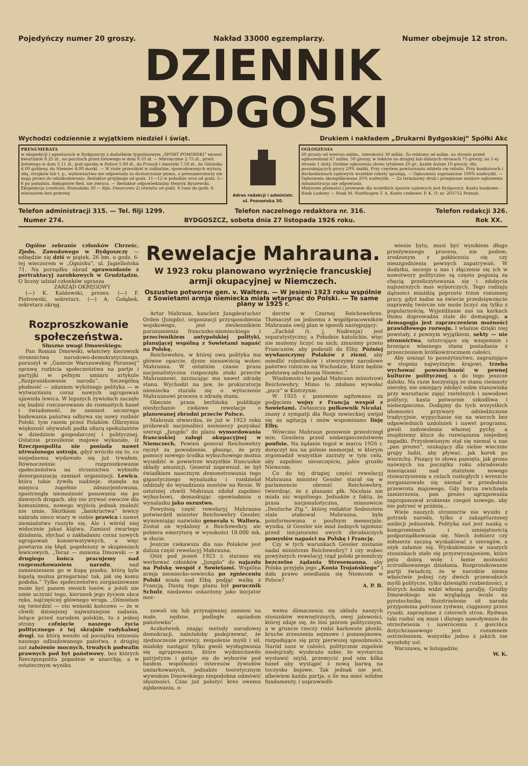Pojedyńczy numer 20 groszy. Nakład 33000 egzemplarzy. Numer obejmuje 12 stron.
DZIENNIK BYDGOSKI
Wychodzi codziennie z wyjątkiem niedziel i świąt. Drukiem i nakładem „Drukarni Bydgoskiej“ Spółki Akc
PRENUMERATA
w ekspedycji i agenturach w Bydgoszczy z dodatkiem tygodniowym „SPORT POMORSKI“ wynosi kwartalnie 8.25 zł., na pocztach przez listowego w dom 9.33 zł. — Miesięcznie 2.75 zł., przez listowego w dom 3.11 zł., pod opaską w Polsce 5.00 zł., do Francji i Ameryki 7.50 zł., do Gdańska 4.00 guldeny, do Niemiec 4.00 marki. — W razie przeszkód w zakładzie, spowodowanych wyższą siłą, strajków lub t. p., wydawnictwo nie odpowiada za dostarczanie pisma, a prenumeratorzy nie mają prawa do odszkodowania. Redaktor przyjmuje od godz. 11—12 w południe oraz od godz. 5—6 po południu. Rękopisów Red. nie zwraca. — Redaktor odpowiedzialny Henryk Ryszewski. Ekspedycja (centrala: Poznańska 30 — filja: Dworcowa 2) otwarta od godz. 8 rano do godz. 6 wieczorem bez przerwy.
Adres redakcji i administr. ul. Poznańska 30.
OGŁOSZENIA
20 groszy od wiersza milim., szerokości 38 milim. Za reklamy od milim. na stronie przed ogłoszeniami 67 milim. 50 groszy, w tekście na drugiej lub dalszych stronach 75 groszy, na 1-ej stronie 1 złoty. Drobne ogłoszenia słowo tytułowe 20 gr., każde dalsze 10 groszy; dla poszukujących pracy 20% zniżki. Przy częstem powtarzaniu udziela się rabatu. Przy konkursach i dochodzeniach sądowych wszelkie rabaty upadają. — Ogłoszenia zagraniczne 100% nadwyżki. — Ogłoszenia skomplikowane 20% nadwyżki. — Za terminowy druk i przepisane miejsce ogłoszenia Administracja nie odpowiada.
Miejscem płatności i prawnem dla wszelkich sporów sądowych jest Bydgoszcz. Konta bankowe: - Bank Ludowy — Bank M. Stadthagen T. A. Konto czekowe: P. K. O. nr. 203712 Poznań.
Telefon administracji 315. — Tel. filji 1299. Telefon naczelnego redaktora nr. 316. Telefon redakcji 326.
Numer 274. BYDGOSZCZ, sobota dnia 27 listopada 1926 roku.
Rok XX.
Ogólne zebranie członków Chrześc. Zjedn. Zawodowego w Bydgoszczy — odbędzie się dziś w piątek, 26 bm. o godz. 6-tej wieczorem w „Ognisku“, ul. Jagiellońska 71. Na porządku obrad sprawozdanie z pertraktacyj zarobkowych w Grudziądzu. O liczny udział członków uprasza
ZARZĄD OKRĘGOWY
(—) K. Kaldowski, prezes. (—) F. Piotrowski, sekretarz. (—) A. Gołąbek, sekretarz okręg.
Rozproszkowanie społeczeństwa.
Słuszne uwagi Dmowskiego.
Pan Roman Dmowski, właściwy kierownik stronnictwa narodowo-demokratycznego, poruszył w „Gazecie Warszawskiej Porannej“ sprawę rozbicia społeczeństwa na partje i partyjki w pełnym umiaru artykule „Rozproszkowanie narodu“. Szczególną płodność — zdaniem wybitnego polityka — w wytwarzaniu coraz nowych ugrupowań ujawniła lewica. W lepszych żywiołach zaczęło się budzić rozczarowanie do rozmaitych haseł i świadomość, że zamiast szczerego budowania państwa odbywa się nowy rozbiór Polski, tym razem przez Polaków. Olbrzymia większość obywateli padła ofiarą spekulantów w dziedzinie gospodarczej i politycznej. Ostatnie przesilenie majowe wykazało, iż Rzeczpospolita nie posiada nawet utrwalonego ustroju, gdyż wróciło się to, co niejednemu wydawało się już trwałem. Równocześnie rozproszkowanie społeczeństwa na stronnictwa wyłoniło dezorganizację zamiast organizacji. Lewica, która takie żywiła nadzieje, stanęła na miejscu zupełnie zdezorjentowana, spostrzegła niemożność posuwania się po dawnych drogach, aby nie zrywać owoców dla komunizmu, nowego wyjścia jednak znaleźć nie umie. Skutkiem „bankructwa“ lewicy nabrała nieco wiary w siebie prawica i nawet ziemiaństwo ruszyło się. Ale i wśród niej widocznie jakaś klątwa. Zamiast zwartego działania, słychać o zakładaniu coraz nowych ugrupowań konserwatywnych, a więc powtarza się błąd, popełniony w skupieniach lewicowych. „Teraz — mniema Dmowski — z drugiego końca pracujemy nad rozproszkowaniem narodu, nad zamienieniem go w kupę piasku, którą byle łopatą można przegarniać tak, jak się komu podoba.“ Tylko społeczeństwo zorganizowane może być panem swoich losów, a jeżeli nie umie uczynić tego, kierunek jego życiem obca ręka, najczęściej głównego wroga. „Ośmielam się twierdzić — oto wnioski końcowe — że w chwili dzisiejszej najważniejsze zadania, leżące przed narodem polskim, to z jednej strony cofnięcie naszego życia politycznego z tej skrajnie radykalnej drogi, na którą weszło od początku istnienia naszego odbudowanego państwa, z drugiej zaś założenie mocnych, trwałych podwalin prawnych pod byt państwowy, bez których Rzeczpospolita popadnie w anarchję, a w ostatecznym wyniku
Rewelacje Mahrauna.
W 1923 roku planowano wyrżnięcie francuskiej armji okupacyjnej w Niemczech.
Oszustwo potworne gen. v. Waltera. — W jesieni 1923 roku wspólnie z Sowietami armja niemiecka miała wtargnąć do Polski. — Te same plany w 1925 r.
Artur Mahraun, kanclerz Jungdeutscher Orden (Jungdo), organizacji przysposobienia wojskowego, jest zwolennikiem porozumienia francusko-niemieckiego i przeciwnikiem antypolskiej polityki, planującej wspólną z Sowietami napaść na Polskę.
Reichswehra, w której owa polityka ma główne oparcie, dysze nienawiścią wobec Mahrauna. W ostatnim czasie prasa nacjonalistyczna rozpoczęła ataki przeciw Mahraunowi, zarzucając mu nawet zdradę stanu. Wychodzi na jaw, że prokuratorja niemiecka starała się o wytoczenie Mahraunowi procesu o zdradę stanu.
Obecnie prasa berlińska publikuje niesłychanie ciekawe rewelacje o planowanej zbrodni przeciw Polsce.
Mahraun stwierdza, że już w 1923 roku próbowali nacjonaliści niemieccy pozyskać szeregi „Jungdo“ do planu wymordowania francuskiej załogi okupacyjnej w Niemczech. Pewien generał Reichswehry ręczył za powodzenie, głosząc, że przy pomocy nowego środka wybuchowego można wysadzić w powietrze wszystkie francuskie składy amunicji. Generał zapewniał, że był świadkiem naocznym demonstrowania tego gigantycznego wynalazku i rozdzielał oddziały do wysadzania mostów na Renie. W ostatniej chwili Mahraun zdołał zapobiec wybuchowi, demaskując opowiadania o wynalazku jako oszustwo.
Powyższą część rewelacyj Mahrauna potwierdził minister Reichswehry Gessler, wymieniając nazwisko generała v. Waltera. Został on wydalony z Reichswehry, ale pobiera emeryturę w wysokości 18.000 mk. w złocie.
Jeszcze ciekawsza dla nas Polaków jest dalsza część rewelacyj Mahrauna.
Otóż pod jesień 1923 r. starano się werbować członków „Jungdo“ do najazdu na Polskę wespół z Sowietami. Wspólna armja niemiecko-sowiecka po zgnieceniu Polski miała nad Elbą podjąć walkę z Francją. Duszą tego planu był porucznik Schulz, niedawno oskarżony jako inicjator mor-
derstw w Czarnej Reichswehrze. Tłumaczył on jednemu z współpracowników Mahrauna swój plan w sposób następujący:
„Zachód (t. j. Nadrenja) jest separatystyczny, a Południe katolickie, więc nie możemy liczyć na nich; zmusimy przeto Francuzów, aby podeszli do Elby. Później wywłaszczymy Polaków z ziemi, aby osiedlić robotników i stworzymy narodowe państwo rolnicze na Wschodzie, które będzie podstawą odrodzenia Niemiec.“
Wiadomości te podał Mahraun ministrowi Reichswehry. Mimo to zdołano wywołać „pucz“ w Kistrzynie.
W 1925 r. ponownie agitowano za podjęciem wojny z Francją wespół z Sowietami. Zwłaszcza pułkownik Nicolai, znany z sympatji dla Rosji sowieckiej uwijał się za agitacją i znów wspominano linję Elby.
Wówczas Mahraun ponownie przestrzegł min. Gesslera przed niebezpieczeństwem poufnie. Na żądanie tegoż w marcu 1926 r. doręczył mu na piśmie memorjał, w którym zrgomadził wszystkie zarzuty w tym celu, aby zapobiec nieszczęściu, jakie groziło Niemcom.
Co do tej drugiej części rewelacyj Mahrauna minister Gessler starał się w parlamencie obronić Reichswehrę, twierdząc, że z planami płk. Nicolaia nie miała nic wspólnego. Jednakże z faktu, że prasa nacjonalistyczna, mianowicie „Deutsche Ztg.“, której redaktor Sodenstein stale atakował Mahrauna, była poinformowana o poufnym memorjale, wynika, iż Gessler nie miał żadnych tajemnic przed inicjatorami owych zbrodniczych pomysłów napaści na Polskę i Francję.
Czy w tych warunkach Gessler zostanie nadal ministrem Reichswehry? I czy wobec powyższych rewelacyj rząd polski przemilczy bezczelne żądania Stresemanna, aby Polska przyjęła jego „Konia Trojańskiego“ i dała prawo osiedlania się Niemcom w Polsce?
A. P. B.
zawali się lub przynajmniej zamieni na małe, nędzne, podległe sąsiadom państewko“.
Aczkolwiek, znając metody narodowej demokracji, należałoby podejrzewać, że zjednoczenie prawicy, zespolenie myśli i sił, miałoby nastąpić tylko gwoli wysługiwania się ugrupowaniu, które wydzierżawiło patrjotyzm i gotuje się do wyborów pod hasłem wspólności interesów żywiołów umiarkowanych, jednakże teoretycznym wywodom Dmowskiego niepodobna odmówić słuszności. Czas już położyć kres owemu ząbkowaniu, o-
wemu ślimaczeniu się układu naszych stosunków wewnętrznych, owej jałowości, której zdaje się, że lśni piórem politycznym, a w gruncie rzeczy rodzi karłowate płonki, kruche zrzeszenia sejmowe i pozasejmowe, rozpadające się przy pierwszej sposobności. Naród nasz w całości, politycznie zupełnie niedojrzały, wyobraża sobie, że wystarcza wystawić szyld, przemycić pod nim kilka haseł aby wystąpić z nową barwą na toczysko bojowe. Tak jednak nie jest, albowiem każda partja, o ile ma mieć solidne fundamenty, i usprawiedli-
wienie bytu, musi być wynikiem długo przeżywanego procesu, nie podem, zrodzonym z pokłócenia się czy nieuzgodnienia pewnych zapatrywań. W dodatku, secesje u nas i złączenie się ich w nowotwory polityczne są często pogonią za chęcią przeliczytowania się i zdobycia najszerszych mas wyborczych. Tego rodzaju dążności miażdżą poprostu trzon rozumnej pracy, gdyż żadne na świecie przedsięwzięcie naprawdę twórcze nie może liczyć się tylko z popularnością. Wyjeżdżanie zaś na karkach tłumu doprowadza stale do demagogji, a demagogja jest zaprzeczeniem możności prawidłowego rozwoju. I właśnie dzięki niej powstały, z pewnym wyjątkiem, sekty — nie stronnictwa, sztorcujące się wzajemnie i broniące własnego stanu posiadania z przeoczeniem krótkowzrocznem całości.
Aby usunąć to pasożytnictwo, zagrażające w stopniu najwyższym krajowi, trzeba wychować powszechność w pewnej kulturze politycznej, a do tego jeszcze daleko. Na razie korzystają ze stanu ciemnoty nieroby, nie umiejący zdobyć sobie stanowiska przy warsztacie zajęć rzetelnych i zawodowi politycy, kasta potwornie szkodliwa i niebezpieczna. Dodajmy do tych wszystkich ułomności przywary odziedziczone tradycyjnie, wypychanie się na wierzch bez odpowiednich uzdolnień i nawet programu, gwoli zadowolenia własnej pychy, a znajdziemy klucz do rozwiązania niejednej zagadki. Przysłowionym stał się niemal u nas „pan prezes“, szukający dla siebie wiecznie grupy ludzi, aby pływać, jak korek po wierzchu. Piszący te słowa pamięta, jak grono naiwnych na początku roku obradowało miesiącami nad statutem nowego stowarzyszenia o celach rozległych i wreszcie zorganizowało się niemal w przededniu przewrotu majowego. Gdy burza zwichnęła zamierzenia, pan prezes ugrupowania zaproponował zrobienie czegoś nowego, aby nie patrzeć w próżnię...
Wiele naszych stronnictw nie wyszło z potrzeb narodu, tylko z zakaptturzonej ambicji jednostek. Polityka zaś jest nauką o kompromisach i umiejętnością podporządkowania się. Niech żołnierz czy żołnierze zaczną wyskakiwać z szeregów, a szyk załamie się. Wyskakiwanie w naszych stosunkach stało się przyzwyczajeniem, które pęta dobrą wolę i łamie możności zcśrodkowanego działania. Rozproszkowanie partji świadczy, że w narodzie niema właściwie jednej czy dwóch przewodnich myśli politycze, tylko dziesiątki rozbieżności, z których każda widzi własną parafję. Groźby Dmowskiego nie wyglądają wcale na pyrotechnikę. Rozstrzelenie sił narodu przypomina potrosze rydwan, ciągniony przez rysaki, zaprzężone z czterech stron. Rydwan taki rozbić się musi i dlatego nawoływanie do otrzeźwienia i nawrócenia z gościńca dotychczasowego jest rozumnem ostrzeżeniem, wszystko jedno z jakich nie wyszłoby ust.
Warszawa, w listopadzie.
W. K.